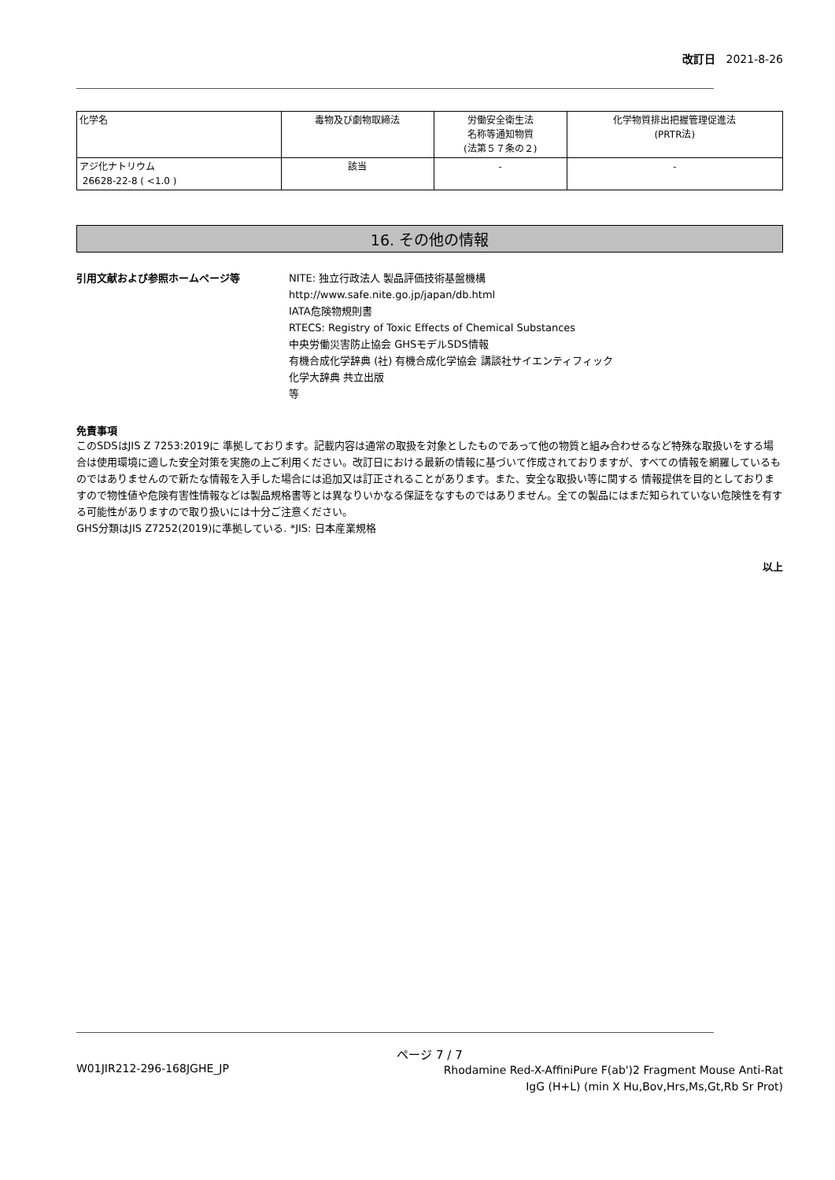改訂日 2021-8-26
| 化学名 | 毒物及び劇物取締法 | 労働安全衛生法 名称等通知物質 (法第５７条の２) | 化学物質排出把握管理促進法 (PRTR法) |
| --- | --- | --- | --- |
| アジ化ナトリウム 26628-22-8 ( <1.0 ) | 該当 | - | - |
16. その他の情報
引用文献および参照ホームページ等 NITE: 独立行政法人 製品評価技術基盤機構
http://www.safe.nite.go.jp/japan/db.html
IATA危険物規則書
RTECS: Registry of Toxic Effects of Chemical Substances
中央労働災害防止協会 GHSモデルSDS情報
有機合成化学辞典 (社) 有機合成化学協会 講談社サイエンティフィック
化学大辞典 共立出版
等
免責事項
このSDSはJIS Z 7253:2019に 準拠しております。記載内容は通常の取扱を対象としたものであって他の物質と組み合わせるなど特殊な取扱いをする場合は使用環境に適した安全対策を実施の上ご利用ください。改訂日における最新の情報に基づいて作成されておりますが、すべての情報を網羅しているものではありませんので新たな情報を入手した場合には追加又は訂正されることがあります。また、安全な取扱い等に関する 情報提供を目的としておりますので物性値や危険有害性情報などは製品規格書等とは異なりいかなる保証をなすものではありません。全ての製品にはまだ知られていない危険性を有する可能性がありますので取り扱いには十分ご注意ください。
GHS分類はJIS Z7252(2019)に準拠している. *JIS: 日本産業規格
以上
ページ 7 / 7
W01JIR212-296-168JGHE_JP
Rhodamine Red-X-AffiniPure F(ab')2 Fragment Mouse Anti-Rat IgG (H+L) (min X Hu,Bov,Hrs,Ms,Gt,Rb Sr Prot)